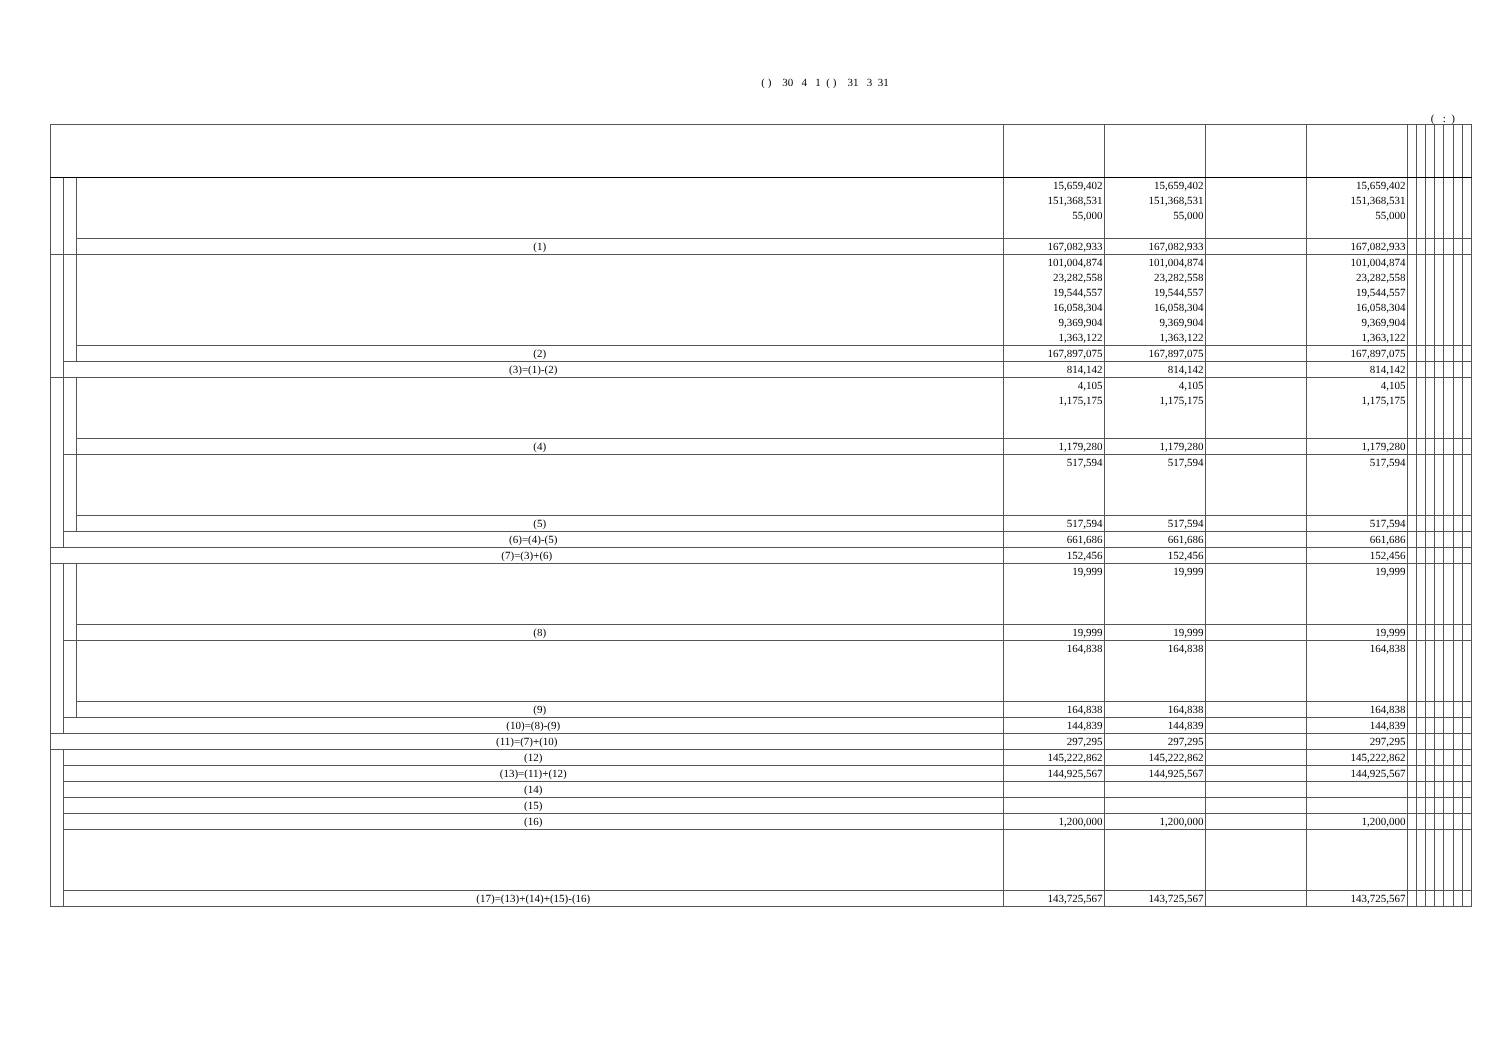( ) 30 4 1 ( ) 31 3 31
( : )
| | | | 15,659,402 151,368,531 55,000 | 15,659,402 151,368,531 55,000 | | 15,659,402 151,368,531 55,000 | | | | | | | |
| | | (1) | 167,082,933 | 167,082,933 | | 167,082,933 | | | | | | | |
| | | | 101,004,874 23,282,558 19,544,557 16,058,304 9,369,904 1,363,122 | 101,004,874 23,282,558 19,544,557 16,058,304 9,369,904 1,363,122 | | 101,004,874 23,282,558 19,544,557 16,058,304 9,369,904 1,363,122 | | | | | | | |
| | | (2) | 167,897,075 | 167,897,075 | | 167,897,075 | | | | | | | |
| | (3)=(1)-(2) | | 814,142 | 814,142 | | 814,142 | | | | | | | |
| | | | 4,105 1,175,175 | 4,105 1,175,175 | | 4,105 1,175,175 | | | | | | | |
| | | (4) | 1,179,280 | 1,179,280 | | 1,179,280 | | | | | | | |
| | | | 517,594 | 517,594 | | 517,594 | | | | | | | |
| | | (5) | 517,594 | 517,594 | | 517,594 | | | | | | | |
| | (6)=(4)-(5) | | 661,686 | 661,686 | | 661,686 | | | | | | | |
| (7)=(3)+(6) | | | 152,456 | 152,456 | | 152,456 | | | | | | | |
| | | | 19,999 | 19,999 | | 19,999 | | | | | | | |
| | | (8) | 19,999 | 19,999 | | 19,999 | | | | | | | |
| | | | 164,838 | 164,838 | | 164,838 | | | | | | | |
| | | (9) | 164,838 | 164,838 | | 164,838 | | | | | | | |
| | (10)=(8)-(9) | | 144,839 | 144,839 | | 144,839 | | | | | | | |
| (11)=(7)+(10) | | | 297,295 | 297,295 | | 297,295 | | | | | | | |
| | (12) | | 145,222,862 | 145,222,862 | | 145,222,862 | | | | | | | |
| | (13)=(11)+(12) | | 144,925,567 | 144,925,567 | | 144,925,567 | | | | | | | |
| | (14) | | | | | | | | | | | | |
| | (15) | | | | | | | | | | | | |
| | (16) | | 1,200,000 | 1,200,000 | | 1,200,000 | | | | | | | |
| | (17)=(13)+(14)+(15)-(16) | | 143,725,567 | 143,725,567 | | 143,725,567 | | | | | | | |